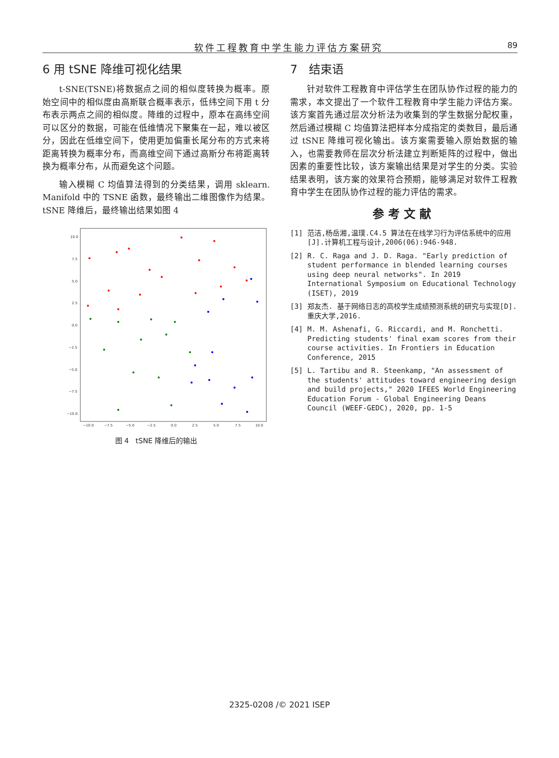软件工程教育中学生能力评估方案研究 89
6 用 tSNE 降维可视化结果
t-SNE(TSNE)将数据点之间的相似度转换为概率。原始空间中的相似度由高斯联合概率表示，低纬空间下用 t 分布表示两点之间的相似度。降维的过程中，原本在高纬空间可以区分的数据，可能在低维情况下聚集在一起，难以被区分，因此在低维空间下，使用更加偏重长尾分布的方式来将距离转换为概率分布，而高维空间下通过高斯分布将距离转换为概率分布，从而避免这个问题。
输入模糊 C 均值算法得到的分类结果，调用 sklearn. Manifold 中的 TSNE 函数，最终输出二维图像作为结果。tSNE 降维后，最终输出结果如图 4
10.0
7.5
5.0
2.5
0.0
−2.5
−5.0
−7.5
−10.0
−10.0
−7.5
−5.0
−2.5
0.0
2.5
5.0
7.5
10.0
图 4 tSNE 降维后的输出
7 结束语
针对软件工程教育中评估学生在团队协作过程的能力的需求，本文提出了一个软件工程教育中学生能力评估方案。该方案首先通过层次分析法为收集到的学生数据分配权重，然后通过模糊 C 均值算法把样本分成指定的类数目，最后通过 tSNE 降维可视化输出。该方案需要输入原始数据的输入，也需要教师在层次分析法建立判断矩阵的过程中，做出因素的重要性比较，该方案输出结果是对学生的分类。实验结果表明，该方案的效果符合预期，能够满足对软件工程教育中学生在团队协作过程的能力评估的需求。
参考文献
[1] 范洁,杨岳湘,温璞.C4.5 算法在在线学习行为评估系统中的应用[J].计算机工程与设计,2006(06):946-948.
[2] R. C. Raga and J. D. Raga. "Early prediction of student performance in blended learning courses using deep neural networks". In 2019 International Symposium on Educational Technology (ISET), 2019
[3] 郑友杰. 基于网络日志的高校学生成绩预测系统的研究与实现[D].重庆大学,2016.
[4] M. M. Ashenafi, G. Riccardi, and M. Ronchetti. Predicting students' final exam scores from their course activities. In Frontiers in Education Conference, 2015
[5] L. Tartibu and R. Steenkamp, "An assessment of the students' attitudes toward engineering design and build projects," 2020 IFEES World Engineering Education Forum - Global Engineering Deans Council (WEEF-GEDC), 2020, pp. 1-5
2325-0208 /© 2021 ISEP